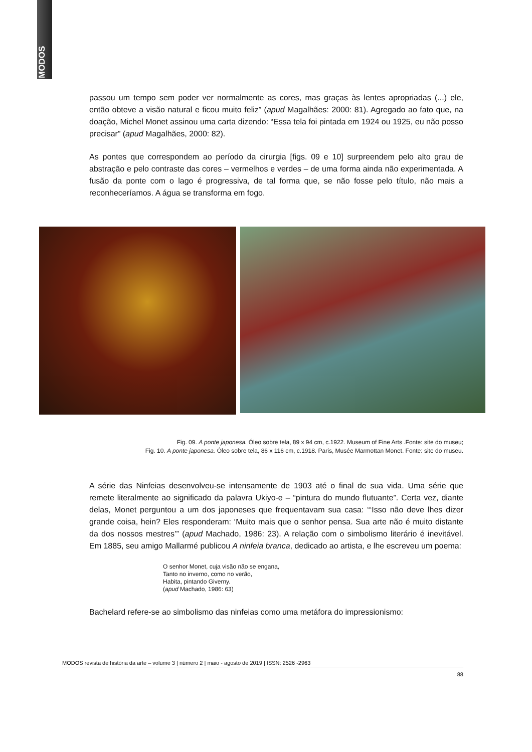MODOS
passou um tempo sem poder ver normalmente as cores, mas graças às lentes apropriadas (...) ele, então obteve a visão natural e ficou muito feliz” (apud Magalhães: 2000: 81). Agregado ao fato que, na doação, Michel Monet assinou uma carta dizendo: “Essa tela foi pintada em 1924 ou 1925, eu não posso precisar” (apud Magalhães, 2000: 82).
As pontes que correspondem ao período da cirurgia [figs. 09 e 10] surpreendem pelo alto grau de abstração e pelo contraste das cores – vermelhos e verdes – de uma forma ainda não experimentada. A fusão da ponte com o lago é progressiva, de tal forma que, se não fosse pelo título, não mais a reconheceríamos. A água se transforma em fogo.
Fig. 09. A ponte japonesa. Óleo sobre tela, 89 x 94 cm, c.1922. Museum of Fine Arts .Fonte: site do museu;
Fig. 10. A ponte japonesa. Óleo sobre tela, 86 x 116 cm, c.1918. Paris, Musée Marmottan Monet. Fonte: site do museu.
A série das Ninfeias desenvolveu-se intensamente de 1903 até o final de sua vida. Uma série que remete literalmente ao significado da palavra Ukiyo-e – “pintura do mundo flutuante”. Certa vez, diante delas, Monet perguntou a um dos japoneses que frequentavam sua casa: “‘Isso não deve lhes dizer grande coisa, hein? Eles responderam: ‘Muito mais que o senhor pensa. Sua arte não é muito distante da dos nossos mestres’” (apud Machado, 1986: 23). A relação com o simbolismo literário é inevitável. Em 1885, seu amigo Mallarmé publicou A ninfeia branca, dedicado ao artista, e lhe escreveu um poema:
O senhor Monet, cuja visão não se engana,
Tanto no inverno, como no verão,
Habita, pintando Giverny.
(apud Machado, 1986: 63)
Bachelard refere-se ao simbolismo das ninfeias como uma metáfora do impressionismo:
MODOS revista de história da arte – volume 3 | número 2 | maio - agosto de 2019 | ISSN: 2526 -2963
88